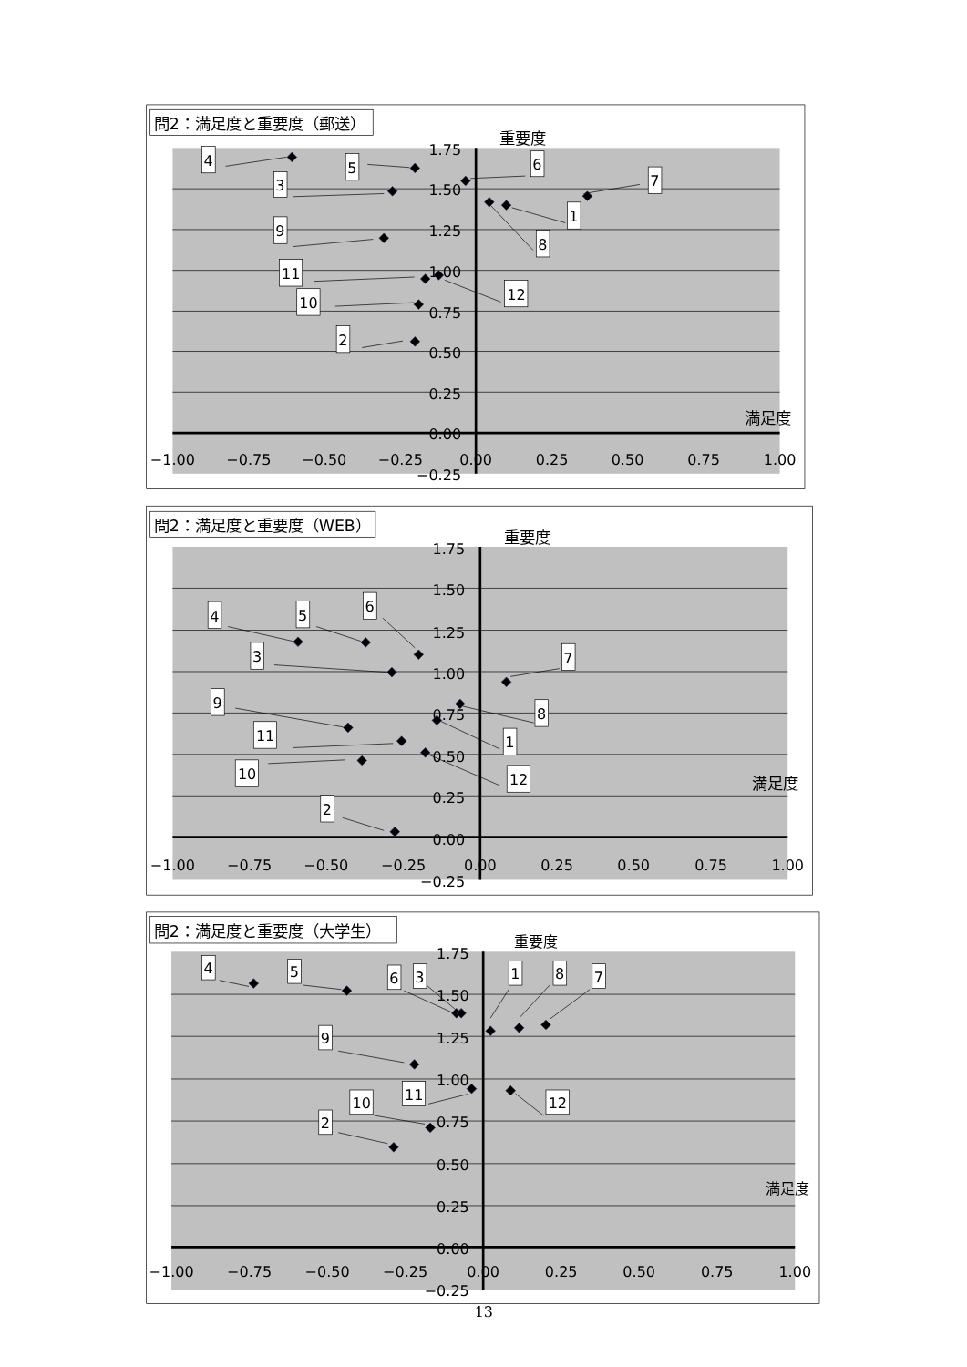問2：満足度と重要度（郵送）
重要度
満足度
1.75
1.50
1.25
1.00
0.75
0.50
0.25
0.00
−0.25
−1.00
−0.75
−0.50
−0.25
0.00
0.25
0.50
0.75
1.00
4
5
3
6
7
1
8
9
11
12
10
2
問2：満足度と重要度（WEB）
重要度
満足度
1.75
1.50
1.25
1.00
0.75
0.50
0.25
0.00
−0.25
−1.00
−0.75
−0.50
−0.25
0.00
0.25
0.50
0.75
1.00
4
5
6
3
7
8
1
9
11
12
10
2
問2：満足度と重要度（大学生）
重要度
満足度
1.75
1.50
1.25
1.00
0.75
0.50
0.25
0.00
−0.25
−1.00
−0.75
−0.50
−0.25
0.00
0.25
0.50
0.75
1.00
4
5
6
3
1
8
7
9
11
12
10
2
13